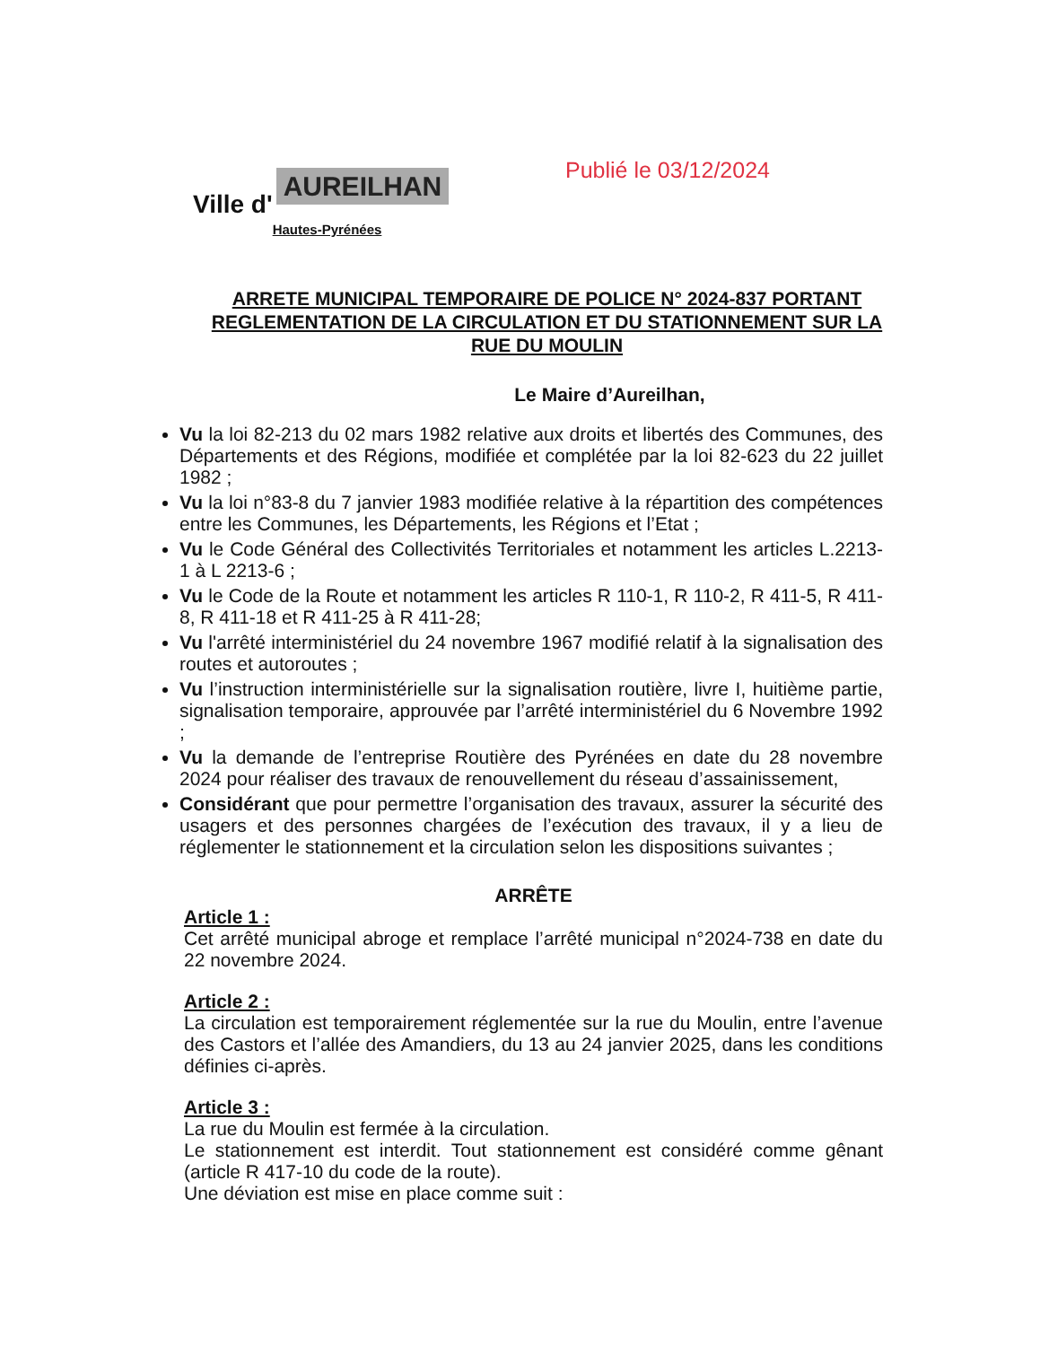Ville d' AUREILHAN
Hautes-Pyrénées
Publié le 03/12/2024
ARRETE MUNICIPAL TEMPORAIRE DE POLICE N° 2024-837 PORTANT REGLEMENTATION DE LA CIRCULATION ET DU STATIONNEMENT SUR LA RUE DU MOULIN
Le Maire d’Aureilhan,
Vu la loi 82-213 du 02 mars 1982 relative aux droits et libertés des Communes, des Départements et des Régions, modifiée et complétée par la loi 82-623 du 22 juillet 1982 ;
Vu la loi n°83-8 du 7 janvier 1983 modifiée relative à la répartition des compétences entre les Communes, les Départements, les Régions et l’Etat ;
Vu le Code Général des Collectivités Territoriales et notamment les articles L.2213-1 à L 2213-6 ;
Vu le Code de la Route et notamment les articles R 110-1, R 110-2, R 411-5, R 411-8, R 411-18 et R 411-25 à R 411-28;
Vu l'arrêté interministériel du 24 novembre 1967 modifié relatif à la signalisation des routes et autoroutes ;
Vu l’instruction interministérielle sur la signalisation routière, livre I, huitième partie, signalisation temporaire, approuvée par l’arrêté interministériel du 6 Novembre 1992 ;
Vu la demande de l’entreprise Routière des Pyrénées en date du 28 novembre 2024 pour réaliser des travaux de renouvellement du réseau d’assainissement,
Considérant que pour permettre l’organisation des travaux, assurer la sécurité des usagers et des personnes chargées de l’exécution des travaux, il y a lieu de réglementer le stationnement et la circulation selon les dispositions suivantes ;
ARRÊTE
Article 1 :
Cet arrêté municipal abroge et remplace l’arrêté municipal n°2024-738 en date du 22 novembre 2024.
Article 2 :
La circulation est temporairement réglementée sur la rue du Moulin, entre l’avenue des Castors et l’allée des Amandiers, du 13 au 24 janvier 2025, dans les conditions définies ci-après.
Article 3 :
La rue du Moulin est fermée à la circulation.
Le stationnement est interdit. Tout stationnement est considéré comme gênant (article R 417-10 du code de la route).
Une déviation est mise en place comme suit :